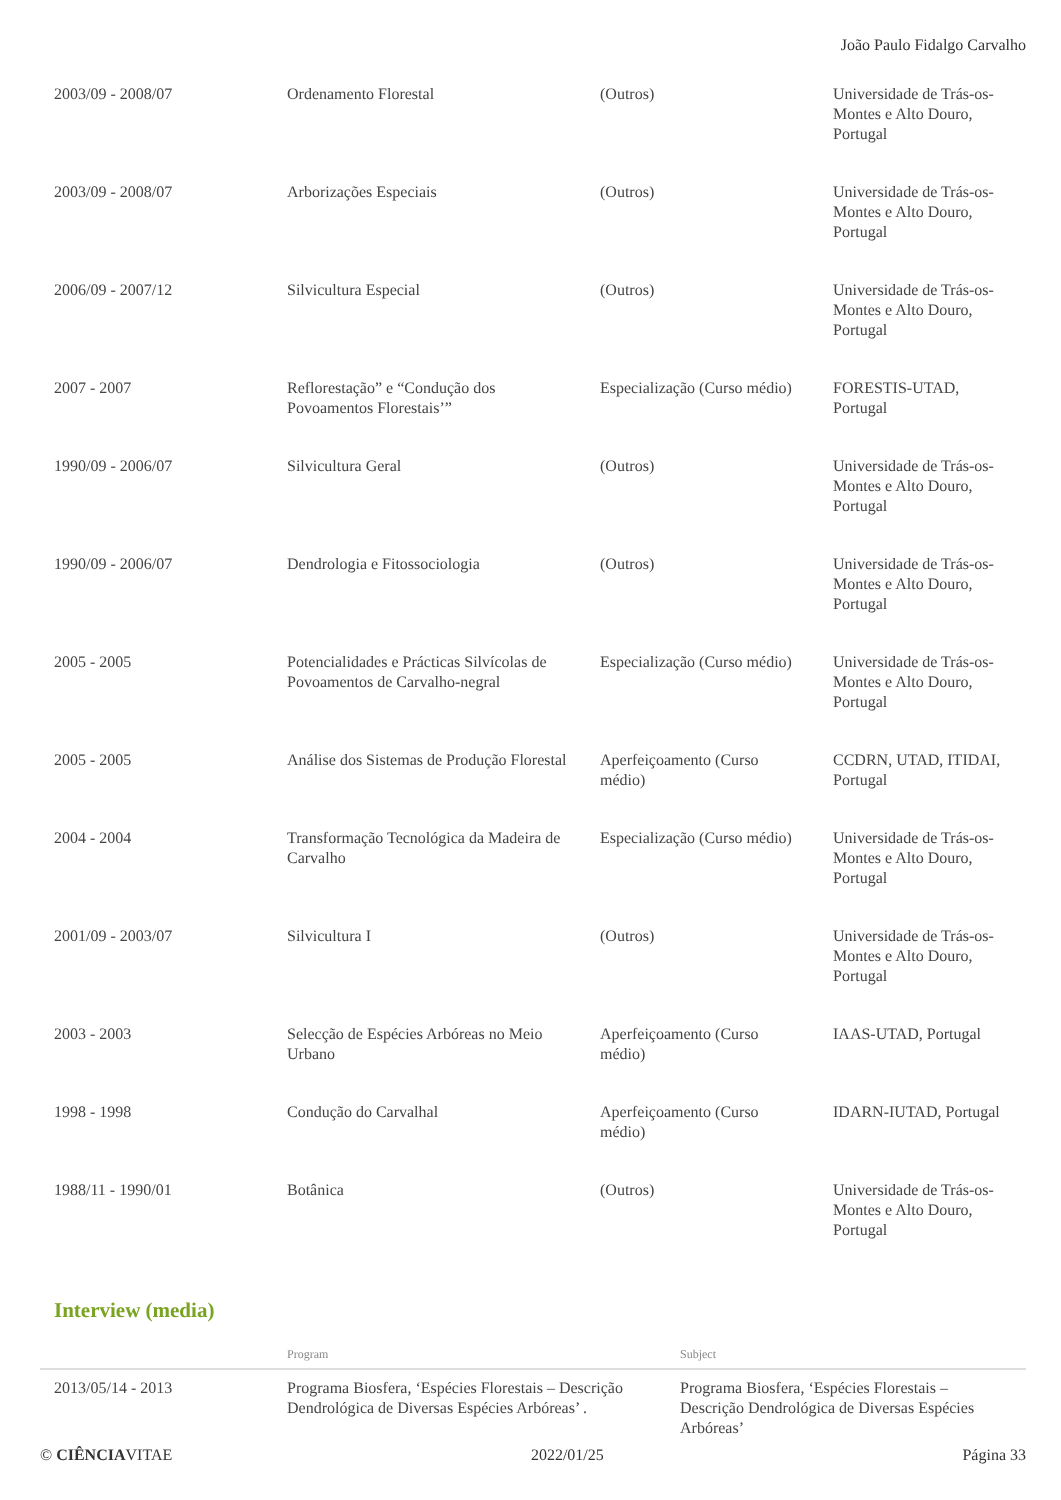João Paulo Fidalgo Carvalho
| 2003/09 - 2008/07 | Ordenamento Florestal | (Outros) | Universidade de Trás-os-Montes e Alto Douro, Portugal |
| 2003/09 - 2008/07 | Arborizações Especiais | (Outros) | Universidade de Trás-os-Montes e Alto Douro, Portugal |
| 2006/09 - 2007/12 | Silvicultura Especial | (Outros) | Universidade de Trás-os-Montes e Alto Douro, Portugal |
| 2007 - 2007 | Reflorestação” e “Condução dos Povoamentos Florestais’” | Especialização (Curso médio) | FORESTIS-UTAD, Portugal |
| 1990/09 - 2006/07 | Silvicultura Geral | (Outros) | Universidade de Trás-os-Montes e Alto Douro, Portugal |
| 1990/09 - 2006/07 | Dendrologia e Fitossociologia | (Outros) | Universidade de Trás-os-Montes e Alto Douro, Portugal |
| 2005 - 2005 | Potencialidades e Prácticas Silvícolas de Povoamentos de Carvalho-negral | Especialização (Curso médio) | Universidade de Trás-os-Montes e Alto Douro, Portugal |
| 2005 - 2005 | Análise dos Sistemas de Produção Florestal | Aperfeiçoamento (Curso médio) | CCDRN, UTAD, ITIDAI, Portugal |
| 2004 - 2004 | Transformação Tecnológica da Madeira de Carvalho | Especialização (Curso médio) | Universidade de Trás-os-Montes e Alto Douro, Portugal |
| 2001/09 - 2003/07 | Silvicultura I | (Outros) | Universidade de Trás-os-Montes e Alto Douro, Portugal |
| 2003 - 2003 | Selecção de Espécies Arbóreas no Meio Urbano | Aperfeiçoamento (Curso médio) | IAAS-UTAD, Portugal |
| 1998 - 1998 | Condução do Carvalhal | Aperfeiçoamento (Curso médio) | IDARN-IUTAD, Portugal |
| 1988/11 - 1990/01 | Botânica | (Outros) | Universidade de Trás-os-Montes e Alto Douro, Portugal |
Interview (media)
| | Program | Subject |
| --- | --- | --- |
| 2013/05/14 - 2013 | Programa Biosfera, ‘Espécies Florestais – Descrição Dendrológica de Diversas Espécies Arbóreas’ . | Programa Biosfera, ‘Espécies Florestais – Descrição Dendrológica de Diversas Espécies Arbóreas’ |
© CIÊNCIAVITAE 2022/01/25 Página 33